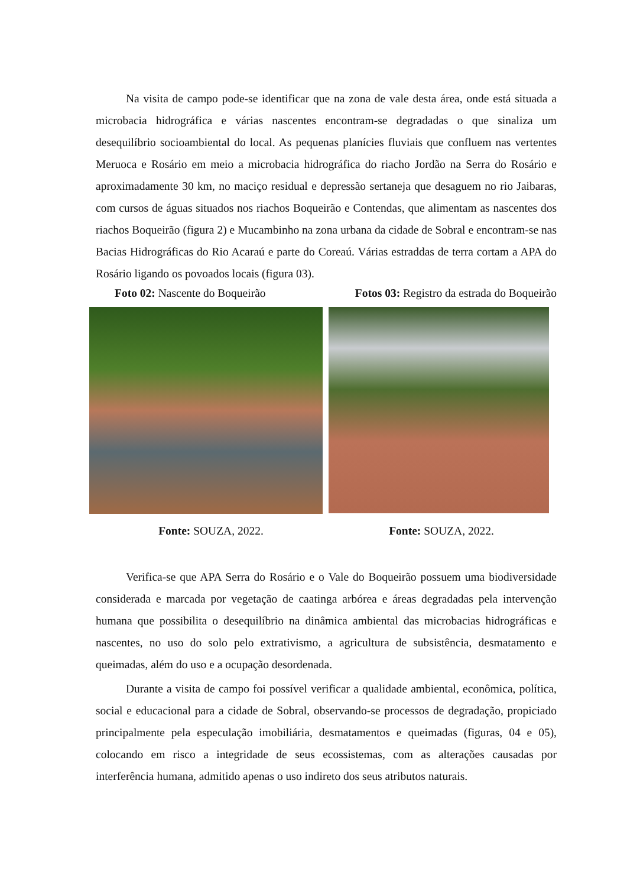Na visita de campo pode-se identificar que na zona de vale desta área, onde está situada a microbacia hidrográfica e várias nascentes encontram-se degradadas o que sinaliza um desequilíbrio socioambiental do local. As pequenas planícies fluviais que confluem nas vertentes Meruoca e Rosário em meio a microbacia hidrográfica do riacho Jordão na Serra do Rosário e aproximadamente 30 km, no maciço residual e depressão sertaneja que desaguem no rio Jaibaras, com cursos de águas situados nos riachos Boqueirão e Contendas, que alimentam as nascentes dos riachos Boqueirão (figura 2) e Mucambinho na zona urbana da cidade de Sobral e encontram-se nas Bacias Hidrográficas do Rio Acaraú e parte do Coreaú. Várias estraddas de terra cortam a APA do Rosário ligando os povoados locais (figura 03).
Foto 02: Nascente do Boqueirão Fotos 03: Registro da estrada do Boqueirão
Fonte: SOUZA, 2022. Fonte: SOUZA, 2022.
Verifica-se que APA Serra do Rosário e o Vale do Boqueirão possuem uma biodiversidade considerada e marcada por vegetação de caatinga arbórea e áreas degradadas pela intervenção humana que possibilita o desequilíbrio na dinâmica ambiental das microbacias hidrográficas e nascentes, no uso do solo pelo extrativismo, a agricultura de subsistência, desmatamento e queimadas, além do uso e a ocupação desordenada.
Durante a visita de campo foi possível verificar a qualidade ambiental, econômica, política, social e educacional para a cidade de Sobral, observando-se processos de degradação, propiciado principalmente pela especulação imobiliária, desmatamentos e queimadas (figuras, 04 e 05), colocando em risco a integridade de seus ecossistemas, com as alterações causadas por interferência humana, admitido apenas o uso indireto dos seus atributos naturais.